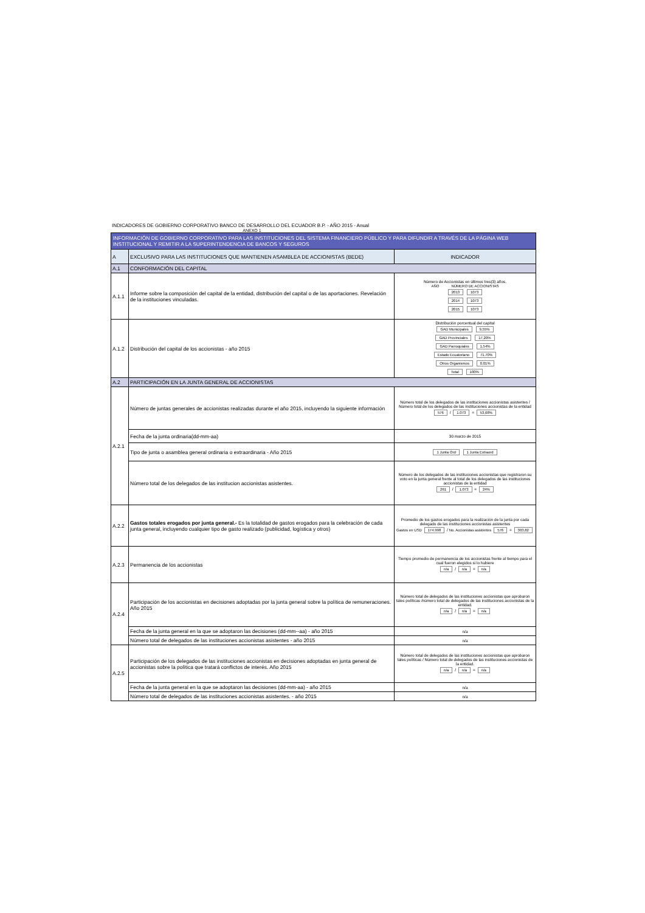INDICADORES DE GOBIERNO CORPORATIVO BANCO DE DESARROLLO DEL ECUADOR B.P. - AÑO 2015 - Anual
ANEXO 1
| INFORMACIÓN DE GOBIERNO CORPORATIVO PARA LAS INSTITUCIONES DEL SISTEMA FINANCIERO PÚBLICO Y PARA DIFUNDIR A TRAVÉS DE LA PÁGINA WEB INSTITUCIONAL Y REMITIR A LA SUPERINTENDENCIA DE BANCOS Y SEGUROS | | |
| A | EXCLUSIVO PARA LAS INSTITUCIONES QUE MANTIENEN ASAMBLEA DE ACCIONISTAS (BEDE) | INDICADOR |
| A.1 | CONFORMACIÓN DEL CAPITAL | |
| A.1.1 | Informe sobre la composición del capital de la entidad, distribución del capital o de las aportaciones. Revelación de la instituciones vinculadas. | Número de Accionistas en últimos tres(3) años. AÑO NÚMERO DE ACCIONISTAS 2013 1073 2014 1073 2015 1073 |
| A.1.2 | Distribución del capital de los accionistas - año 2015 | Distribución porcentual del capital GAD Municipales 9,55% GAD Provinciales 17,20% GAD Parroquiales 1,54% Estado Ecuatoriano 71.70% Otros Organismos 0.01% Total 100% |
| A.2 | PARTICIPACIÓN EN LA JUNTA GENERAL DE ACCIONISTAS | |
| A.2.1 | Número de juntas generales de accionistas realizadas durante el año 2015, incluyendo la siguiente información | Número total de los delegados de las instituciones accionistas asistentes / Número total de los delegados de las instituciones accionistas de la entidad 576 / 1.073 = 53,68% |
| | Fecha de la junta ordinaria(dd-mm-aa) | 30 marzo de 2015 |
| | Tipo de junta o asamblea general ordinaria o extraordinaria - Año 2015 | 1 Junta Ord 1 Junta Extraord |
| | Número total de los delegados de las institucion accionistas asistentes. | Número de los delegados de las instituciones accionistas que registraron su voto en la junta general frente al total de los delegados de las instituciones accionistas de la entidad 261 / 1.073 = 24% |
| A.2.2 | Gastos totales erogados por junta general.- Es la totalidad de gastos erogados para la celebración de cada junta general, incluyendo cualquier tipo de gasto realizado (publicidad, logística y otros) | Promedio de los gastos erogados para la realización de la junta por cada delegado de las instituciones accionistas asistentes Gastos en USD 174.998 / No. Accionistas asistentes 576 = 303,82 |
| A.2.3 | Permanencia de los accionistas | Tiempo promedio de permanencia de los accionistas frente al tiempo para el cual fueron elegidos si lo hubiere n/a / n/a = n/a |
| A.2.4 | Participación de los accionistas en decisiones adoptadas por la junta general sobre la política de remuneraciones. Año 2015 | Número total de delegados de las instituciones accionistas que aprobaron tales políticas /número total de delegados de las instituciones accionistas de la entidad. n/a / n/a = n/a |
| | Fecha de la junta general en la que se adoptaron las decisiones (dd-mm--aa) - año 2015 | n/a |
| | Número total de delegados de las instituciones accionistas asistentes - año 2015 | n/a |
| A.2.5 | Participación de los delegados de las instituciones accionistas en decisiones adoptadas en junta general de accionistas sobre la política que tratará conflictos de interés. Año 2015 | Número total de delegados de las instituciones accionistas que aprobaron tales políticas / Número total de delegados de las instituciones accionistas de la entidad. n/a / n/a = n/a |
| | Fecha de la junta general en la que se adoptaron las decisiones (dd-mm-aa) - año 2015 | n/a |
| | Número total de delegados de las instituciones accionistas asistentes. - año 2015 | n/a |